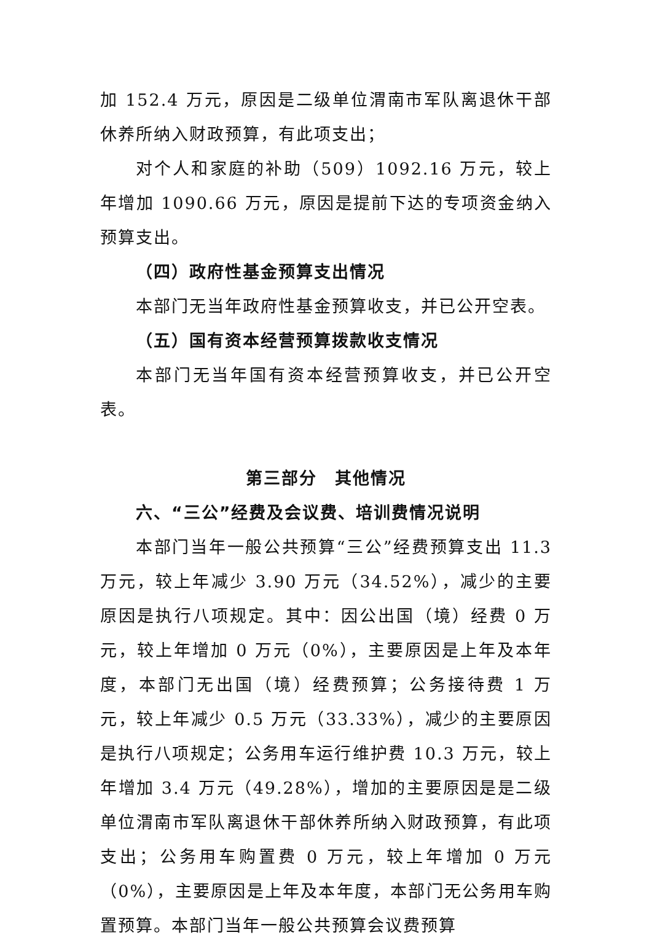加 152.4 万元，原因是二级单位渭南市军队离退休干部休养所纳入财政预算，有此项支出；
对个人和家庭的补助（509）1092.16 万元，较上年增加 1090.66 万元，原因是提前下达的专项资金纳入预算支出。
（四）政府性基金预算支出情况
本部门无当年政府性基金预算收支，并已公开空表。
（五）国有资本经营预算拨款收支情况
本部门无当年国有资本经营预算收支，并已公开空表。
第三部分　其他情况
六、“三公”经费及会议费、培训费情况说明
本部门当年一般公共预算“三公”经费预算支出 11.3 万元，较上年减少 3.90 万元（34.52%），减少的主要原因是执行八项规定。其中：因公出国（境）经费 0 万元，较上年增加 0 万元（0%），主要原因是上年及本年度，本部门无出国（境）经费预算；公务接待费 1 万元，较上年减少 0.5 万元（33.33%），减少的主要原因是执行八项规定；公务用车运行维护费 10.3 万元，较上年增加 3.4 万元（49.28%），增加的主要原因是是二级单位渭南市军队离退休干部休养所纳入财政预算，有此项支出；公务用车购置费 0 万元，较上年增加 0 万元（0%），主要原因是上年及本年度，本部门无公务用车购置预算。本部门当年一般公共预算会议费预算